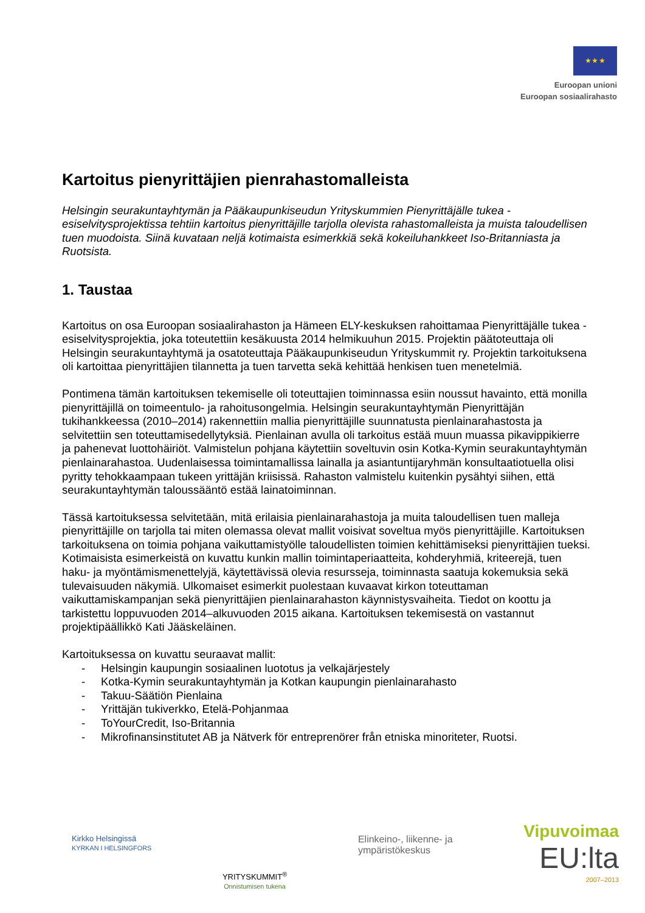★ ★ ★
Euroopan unioni
Euroopan sosiaalirahasto
Kartoitus pienyrittäjien pienrahastomalleista
Helsingin seurakuntayhtymän ja Pääkaupunkiseudun Yrityskummien Pienyrittäjälle tukea -esiselvitysprojektissa tehtiin kartoitus pienyrittäjille tarjolla olevista rahastomalleista ja muista taloudellisen tuen muodoista. Siinä kuvataan neljä kotimaista esimerkkiä sekä kokeiluhankkeet Iso-Britanniasta ja Ruotsista.
1. Taustaa
Kartoitus on osa Euroopan sosiaalirahaston ja Hämeen ELY-keskuksen rahoittamaa Pienyrittäjälle tukea -esiselvitysprojektia, joka toteutettiin kesäkuusta 2014 helmikuuhun 2015. Projektin päätoteuttaja oli Helsingin seurakuntayhtymä ja osatoteuttaja Pääkaupunkiseudun Yrityskummit ry. Projektin tarkoituksena oli kartoittaa pienyrittäjien tilannetta ja tuen tarvetta sekä kehittää henkisen tuen menetelmiä.
Pontimena tämän kartoituksen tekemiselle oli toteuttajien toiminnassa esiin noussut havainto, että monilla pienyrittäjillä on toimeentulo- ja rahoitusongelmia. Helsingin seurakuntayhtymän Pienyrittäjän tukihankkeessa (2010–2014) rakennettiin mallia pienyrittäjille suunnatusta pienlainarahastosta ja selvitettiin sen toteuttamisedellytyksiä. Pienlainan avulla oli tarkoitus estää muun muassa pikavippikierre ja pahenevat luottohäiriöt. Valmistelun pohjana käytettiin soveltuvin osin Kotka-Kymin seurakuntayhtymän pienlainarahastoa. Uudenlaisessa toimintamallissa lainalla ja asiantuntijaryhmän konsultaatiotuella olisi pyritty tehokkaampaan tukeen yrittäjän kriisissä. Rahaston valmistelu kuitenkin pysähtyi siihen, että seurakuntayhtymän taloussääntö estää lainatoiminnan.
Tässä kartoituksessa selvitetään, mitä erilaisia pienlainarahastoja ja muita taloudellisen tuen malleja pienyrittäjille on tarjolla tai miten olemassa olevat mallit voisivat soveltua myös pienyrittäjille. Kartoituksen tarkoituksena on toimia pohjana vaikuttamistyölle taloudellisten toimien kehittämiseksi pienyrittäjien tueksi. Kotimaisista esimerkeistä on kuvattu kunkin mallin toimintaperiaatteita, kohderyhmiä, kriteerejä, tuen haku- ja myöntämismenettelyjä, käytettävissä olevia resursseja, toiminnasta saatuja kokemuksia sekä tulevaisuuden näkymiä. Ulkomaiset esimerkit puolestaan kuvaavat kirkon toteuttaman vaikuttamiskampanjan sekä pienyrittäjien pienlainarahaston käynnistysvaiheita. Tiedot on koottu ja tarkistettu loppuvuoden 2014–alkuvuoden 2015 aikana. Kartoituksen tekemisestä on vastannut projektipäällikkö Kati Jääskeläinen.
Kartoituksessa on kuvattu seuraavat mallit:
- Helsingin kaupungin sosiaalinen luototus ja velkajärjestely
- Kotka-Kymin seurakuntayhtymän ja Kotkan kaupungin pienlainarahasto
- Takuu-Säätiön Pienlaina
- Yrittäjän tukiverkko, Etelä-Pohjanmaa
- ToYourCredit, Iso-Britannia
- Mikrofinansinstitutet AB ja Nätverk för entreprenörer från etniska minoriteter, Ruotsi.
Kirkko Helsingissä
KYRKAN I HELSINGFORS
YRITYSKUMMIT<sup>®</sup>
Onnistumisen tukena
Elinkeino-, liikenne- ja
ympäristökeskus
Vipuvoimaa
EU:lta
2007–2013